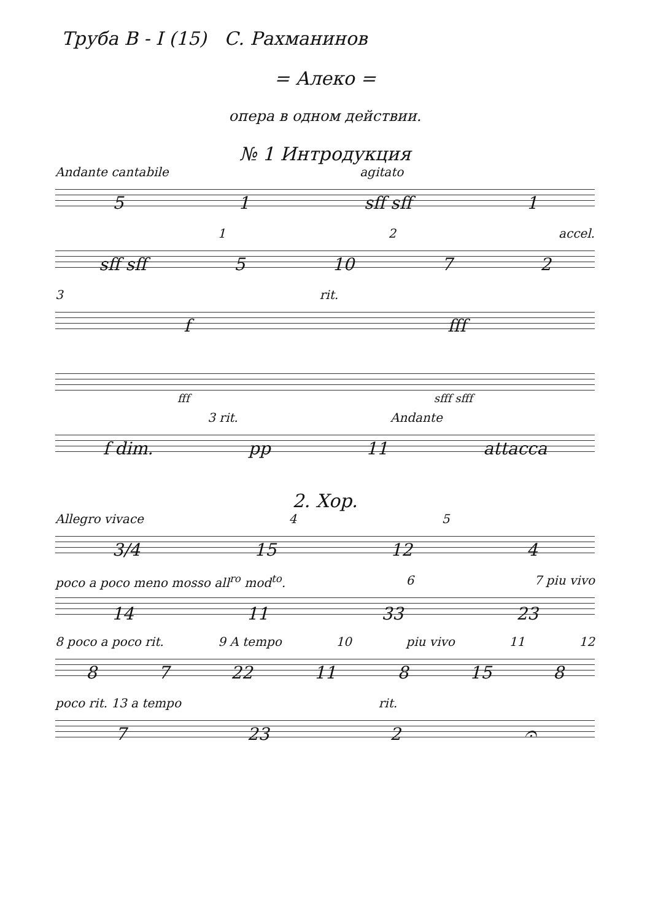Труба B - I (15) С. Рахманинов
= Алеко =
опера в одном действии.
№ 1 Интродукция
Andante cantabile agitato
5 1 sff sff 1
1 2 accel.
sff sff 5 10 7 2
3 rit.
f fff
fff sfff sfff
3 rit. Andante
f dim. pp 11 attacca
2. Хор.
Allegro vivace 4 5
3/4 15 12 4
poco a poco meno mosso all<sup>ro</sup> mod<sup>to</sup>. 6 7 piu vivo
14 11 33 23
8 poco a poco rit. 9 A tempo 10 piu vivo 11 12
8 7 22 11 8 15 8
poco rit. 13 a tempo rit.
7 23 2 𝄐